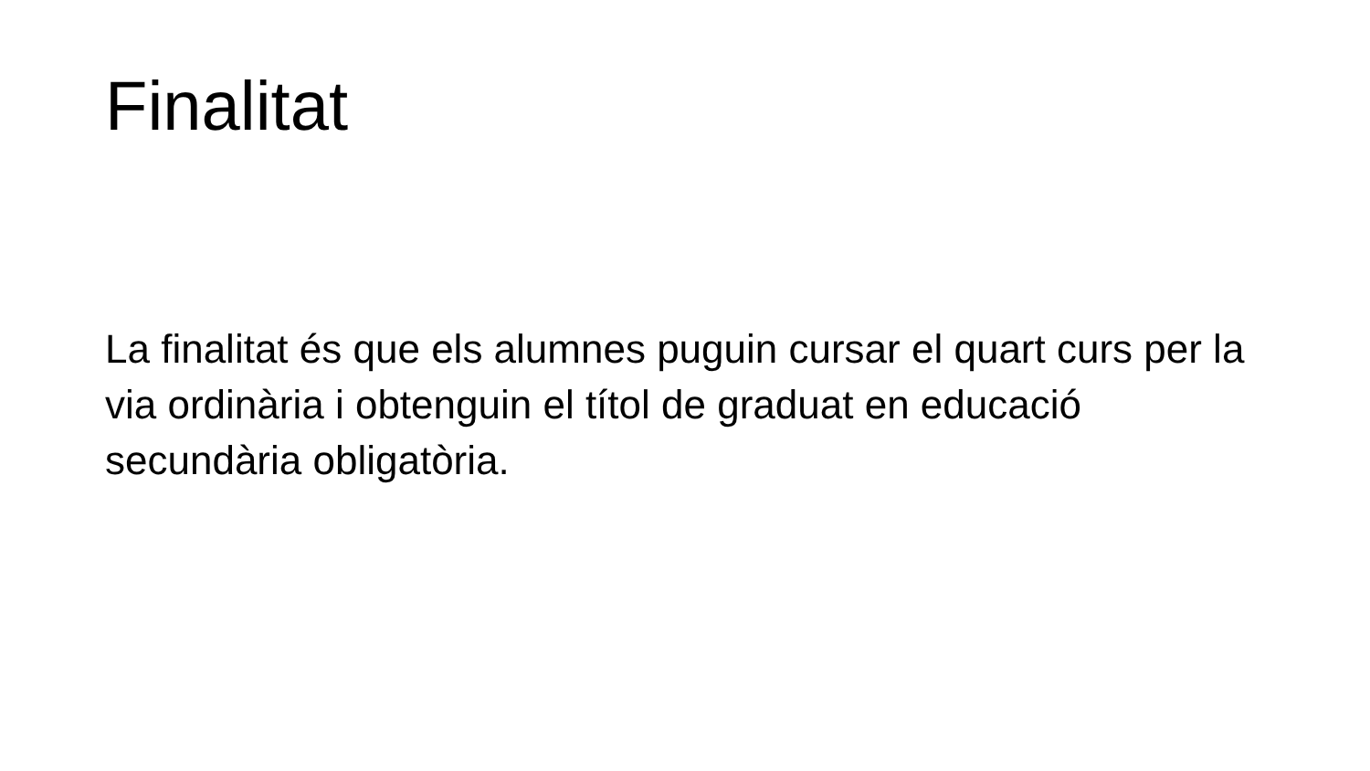Finalitat
La finalitat és que els alumnes puguin cursar el quart curs per la via ordinària i obtenguin el títol de graduat en educació secundària obligatòria.